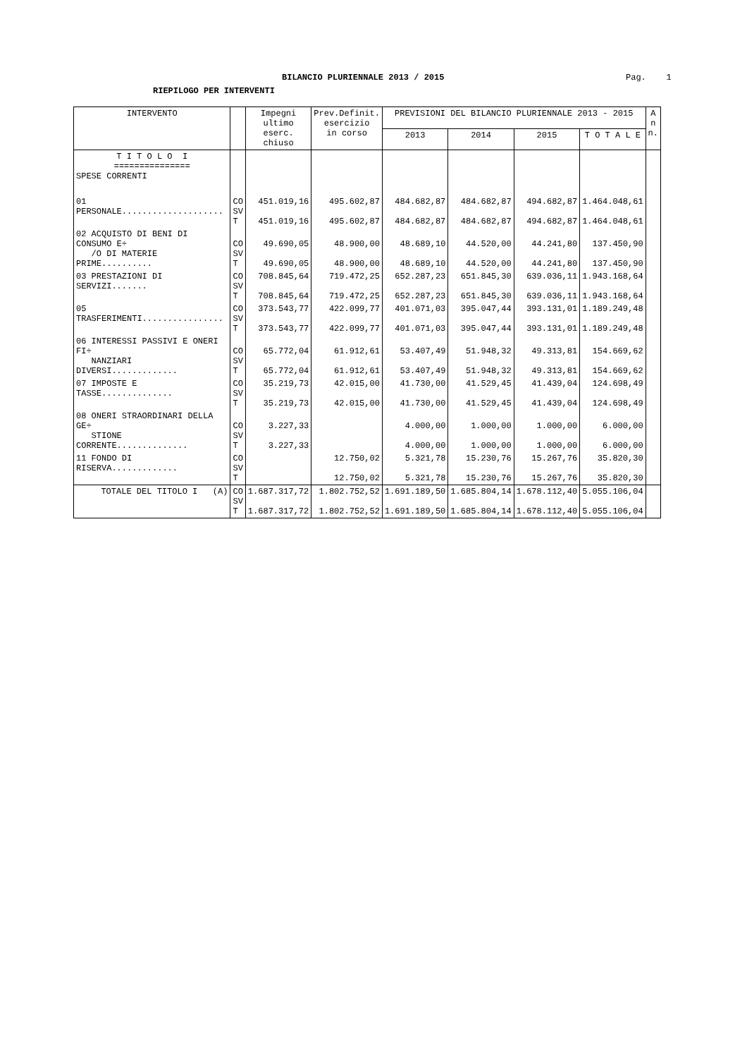BILANCIO PLURIENNALE 2013 / 2015
Pag. 1
RIEPILOGO PER INTERVENTI
| INTERVENTO | | Impegni ultimo eserc. chiuso | Prev.Definit. esercizio in corso | PREVISIONI DEL BILANCIO PLURIENNALE 2013 - 2015 | | | | A n n. |
| --- | --- | --- | --- | --- | --- | --- | --- | --- |
| | | | | 2013 | 2014 | 2015 | T O T A L E | |
| T I T O L O I =============== SPESE CORRENTI | | | | | | | | |
| 01 PERSONALE.................... | CO SV T | 451.019,16 451.019,16 | 495.602,87 495.602,87 | 484.682,87 484.682,87 | 484.682,87 484.682,87 | 494.682,87 494.682,87 | 1.464.048,61 1.464.048,61 | |
| 02 ACQUISTO DI BENI DI CONSUMO E÷ /O DI MATERIE PRIME.......... | CO SV T | 49.690,05 49.690,05 | 48.900,00 48.900,00 | 48.689,10 48.689,10 | 44.520,00 44.520,00 | 44.241,80 44.241,80 | 137.450,90 137.450,90 | |
| 03 PRESTAZIONI DI SERVIZI....... | CO SV T | 708.845,64 708.845,64 | 719.472,25 719.472,25 | 652.287,23 652.287,23 | 651.845,30 651.845,30 | 639.036,11 639.036,11 | 1.943.168,64 1.943.168,64 | |
| 05 TRASFERIMENTI................ | CO SV T | 373.543,77 373.543,77 | 422.099,77 422.099,77 | 401.071,03 401.071,03 | 395.047,44 395.047,44 | 393.131,01 393.131,01 | 1.189.249,48 1.189.249,48 | |
| 06 INTERESSI PASSIVI E ONERI FI÷ NANZIARI DIVERSI............. | CO SV T | 65.772,04 65.772,04 | 61.912,61 61.912,61 | 53.407,49 53.407,49 | 51.948,32 51.948,32 | 49.313,81 49.313,81 | 154.669,62 154.669,62 | |
| 07 IMPOSTE E TASSE.............. | CO SV T | 35.219,73 35.219,73 | 42.015,00 42.015,00 | 41.730,00 41.730,00 | 41.529,45 41.529,45 | 41.439,04 41.439,04 | 124.698,49 124.698,49 | |
| 08 ONERI STRAORDINARI DELLA GE÷ STIONE CORRENTE.............. | CO SV T | 3.227,33 3.227,33 | | 4.000,00 4.000,00 | 1.000,00 1.000,00 | 1.000,00 1.000,00 | 6.000,00 6.000,00 | |
| 11 FONDO DI RISERVA............. | CO SV T | | 12.750,02 12.750,02 | 5.321,78 5.321,78 | 15.230,76 15.230,76 | 15.267,76 15.267,76 | 35.820,30 35.820,30 | |
| TOTALE DEL TITOLO I (A) | CO SV T | 1.687.317,72 1.687.317,72 | 1.802.752,52 1.802.752,52 | 1.691.189,50 1.691.189,50 | 1.685.804,14 1.685.804,14 | 1.678.112,40 1.678.112,40 | 5.055.106,04 5.055.106,04 | |